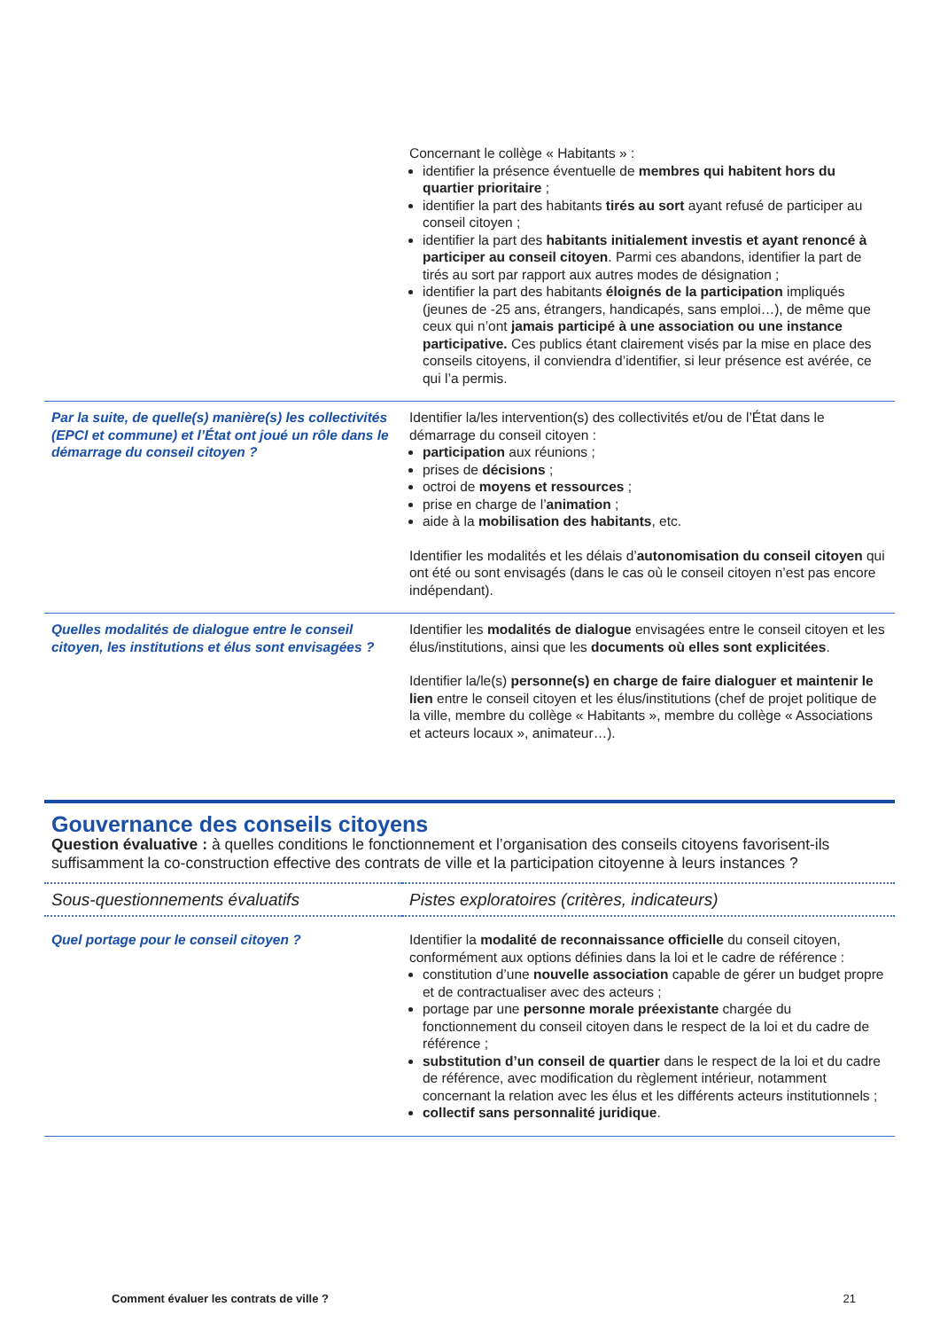| | Concernant le collège « Habitants » : identifier la présence éventuelle de membres qui habitent hors du quartier prioritaire ; identifier la part des habitants tirés au sort ayant refusé de participer au conseil citoyen ; identifier la part des habitants initialement investis et ayant renoncé à participer au conseil citoyen . Parmi ces abandons, identifier la part de tirés au sort par rapport aux autres modes de désignation ; identifier la part des habitants éloignés de la participation impliqués (jeunes de -25 ans, étrangers, handicapés, sans emploi…), de même que ceux qui n’ont jamais participé à une association ou une instance participative. Ces publics étant clairement visés par la mise en place des conseils citoyens, il conviendra d’identifier, si leur présence est avérée, ce qui l’a permis. |
| Par la suite, de quelle(s) manière(s) les collectivités (EPCI et commune) et l’État ont joué un rôle dans le démarrage du conseil citoyen ? | Identifier la/les intervention(s) des collectivités et/ou de l’État dans le démarrage du conseil citoyen : participation aux réunions ; prises de décisions ; octroi de moyens et ressources ; prise en charge de l’ animation ; aide à la mobilisation des habitants , etc. Identifier les modalités et les délais d’ autonomisation du conseil citoyen qui ont été ou sont envisagés (dans le cas où le conseil citoyen n’est pas encore indépendant). |
| Quelles modalités de dialogue entre le conseil citoyen, les institutions et élus sont envisagées ? | Identifier les modalités de dialogue envisagées entre le conseil citoyen et les élus/institutions, ainsi que les documents où elles sont explicitées . Identifier la/le(s) personne(s) en charge de faire dialoguer et maintenir le lien entre le conseil citoyen et les élus/institutions (chef de projet politique de la ville, membre du collège « Habitants », membre du collège « Associations et acteurs locaux », animateur…). |
Gouvernance des conseils citoyens
Question évaluative : à quelles conditions le fonctionnement et l’organisation des conseils citoyens favorisent-ils suffisamment la co-construction effective des contrats de ville et la participation citoyenne à leurs instances ?
| Sous-questionnements évaluatifs | Pistes exploratoires (critères, indicateurs) |
| Quel portage pour le conseil citoyen ? | Identifier la modalité de reconnaissance officielle du conseil citoyen, conformément aux options définies dans la loi et le cadre de référence : constitution d’une nouvelle association capable de gérer un budget propre et de contractualiser avec des acteurs ; portage par une personne morale préexistante chargée du fonctionnement du conseil citoyen dans le respect de la loi et du cadre de référence ; substitution d’un conseil de quartier dans le respect de la loi et du cadre de référence, avec modification du règlement intérieur, notamment concernant la relation avec les élus et les différents acteurs institutionnels ; collectif sans personnalité juridique . |
Comment évaluer les contrats de ville ? 21